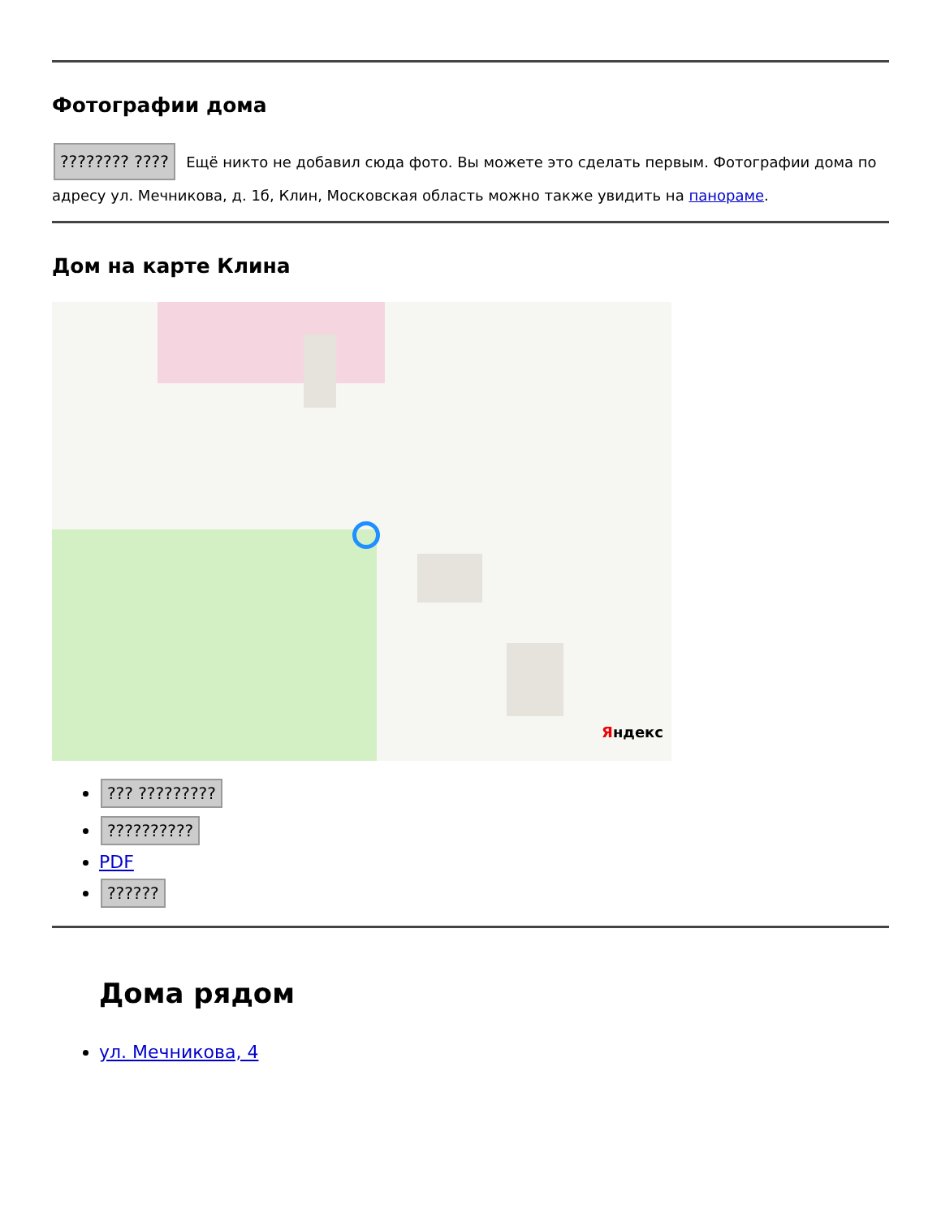Фотографии дома
???????? ???? Ещё никто не добавил сюда фото. Вы можете это сделать первым. Фотографии дома по адресу ул. Мечникова, д. 1б, Клин, Московская область можно также увидить на панораме.
Дом на карте Клина
Яндекс
??? ?????????
??????????
PDF
??????
Дома рядом
ул. Мечникова, 4